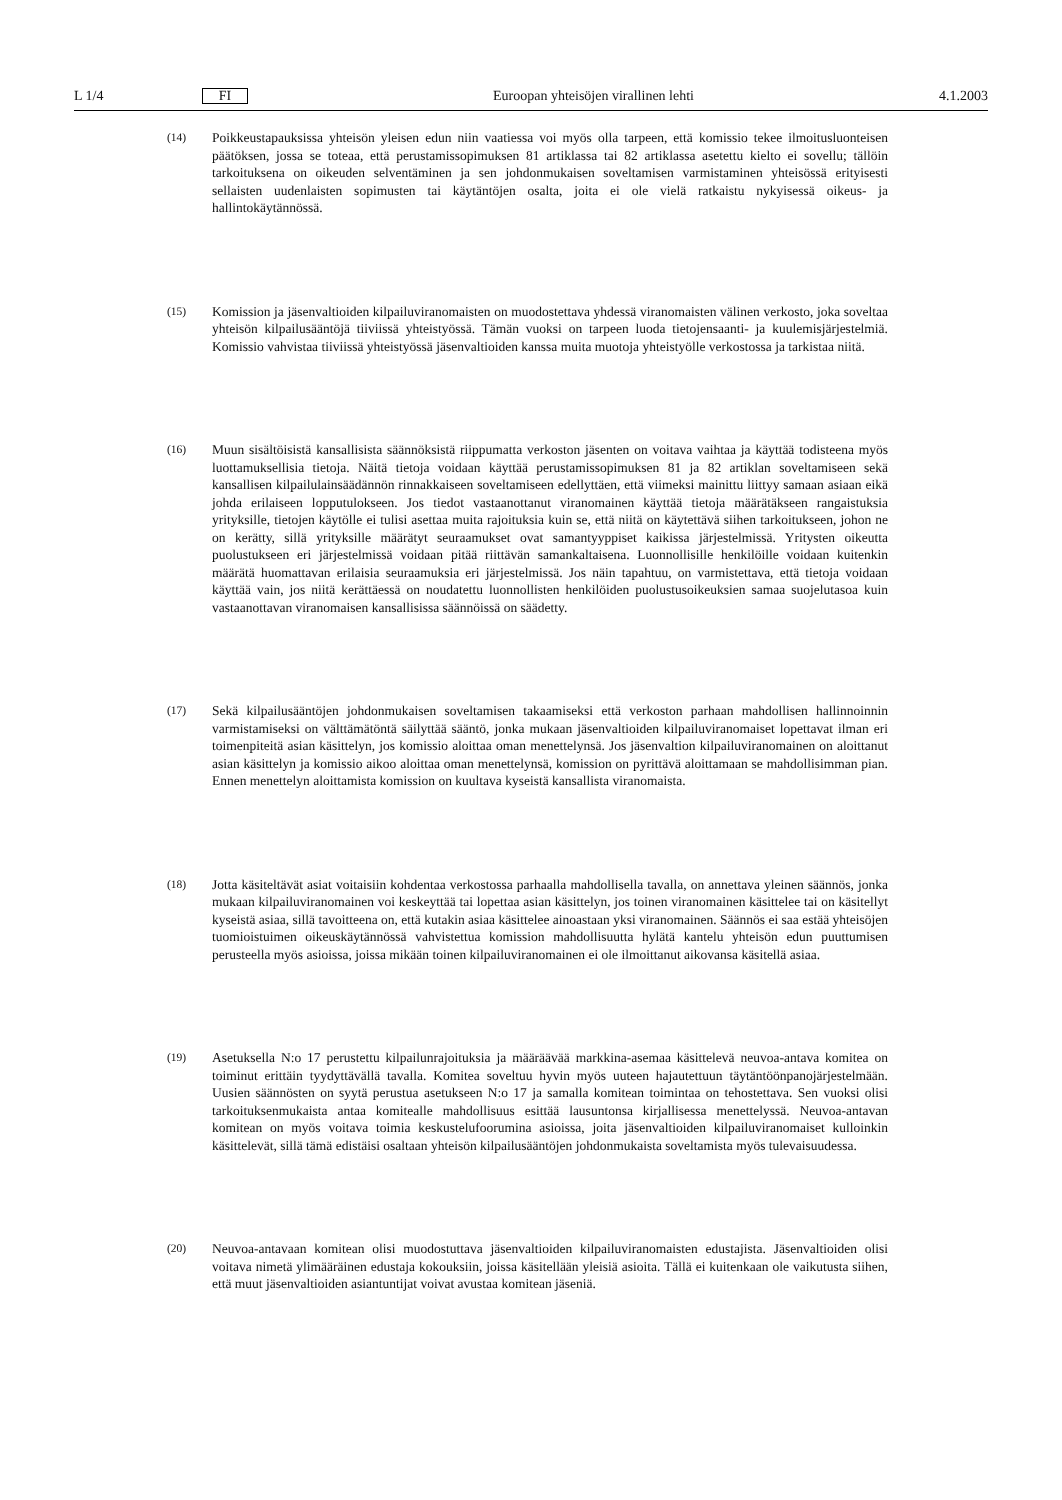L 1/4 FI Euroopan yhteisöjen virallinen lehti 4.1.2003
(14) Poikkeustapauksissa yhteisön yleisen edun niin vaatiessa voi myös olla tarpeen, että komissio tekee ilmoitusluonteisen päätöksen, jossa se toteaa, että perustamissopimuksen 81 artiklassa tai 82 artiklassa asetettu kielto ei sovellu; tällöin tarkoituksena on oikeuden selventäminen ja sen johdonmukaisen soveltamisen varmistaminen yhteisössä erityisesti sellaisten uudenlaisten sopimusten tai käytäntöjen osalta, joita ei ole vielä ratkaistu nykyisessä oikeus- ja hallintokäytännössä.
(15) Komission ja jäsenvaltioiden kilpailuviranomaisten on muodostettava yhdessä viranomaisten välinen verkosto, joka soveltaa yhteisön kilpailusääntöjä tiiviissä yhteistyössä. Tämän vuoksi on tarpeen luoda tietojensaanti- ja kuulemisjärjestelmiä. Komissio vahvistaa tiiviissä yhteistyössä jäsenvaltioiden kanssa muita muotoja yhteistyölle verkostossa ja tarkistaa niitä.
(16) Muun sisältöisistä kansallisista säännöksistä riippumatta verkoston jäsenten on voitava vaihtaa ja käyttää todisteena myös luottamuksellisia tietoja. Näitä tietoja voidaan käyttää perustamissopimuksen 81 ja 82 artiklan soveltamiseen sekä kansallisen kilpailulainsäädännön rinnakkaiseen soveltamiseen edellyttäen, että viimeksi mainittu liittyy samaan asiaan eikä johda erilaiseen lopputulokseen. Jos tiedot vastaanottanut viranomainen käyttää tietoja määrätäkseen rangaistuksia yrityksille, tietojen käytölle ei tulisi asettaa muita rajoituksia kuin se, että niitä on käytettävä siihen tarkoitukseen, johon ne on kerätty, sillä yrityksille määrätyt seuraamukset ovat samantyyppiset kaikissa järjestelmissä. Yritysten oikeutta puolustukseen eri järjestelmissä voidaan pitää riittävän samankaltaisena. Luonnollisille henkilöille voidaan kuitenkin määrätä huomattavan erilaisia seuraamuksia eri järjestelmissä. Jos näin tapahtuu, on varmistettava, että tietoja voidaan käyttää vain, jos niitä kerättäessä on noudatettu luonnollisten henkilöiden puolustusoikeuksien samaa suojelutasoa kuin vastaanottavan viranomaisen kansallisissa säännöissä on säädetty.
(17) Sekä kilpailusääntöjen johdonmukaisen soveltamisen takaamiseksi että verkoston parhaan mahdollisen hallinnoinnin varmistamiseksi on välttämätöntä säilyttää sääntö, jonka mukaan jäsenvaltioiden kilpailuviranomaiset lopettavat ilman eri toimenpiteitä asian käsittelyn, jos komissio aloittaa oman menettelynsä. Jos jäsenvaltion kilpailuviranomainen on aloittanut asian käsittelyn ja komissio aikoo aloittaa oman menettelynsä, komission on pyrittävä aloittamaan se mahdollisimman pian. Ennen menettelyn aloittamista komission on kuultava kyseistä kansallista viranomaista.
(18) Jotta käsiteltävät asiat voitaisiin kohdentaa verkostossa parhaalla mahdollisella tavalla, on annettava yleinen säännös, jonka mukaan kilpailuviranomainen voi keskeyttää tai lopettaa asian käsittelyn, jos toinen viranomainen käsittelee tai on käsitellyt kyseistä asiaa, sillä tavoitteena on, että kutakin asiaa käsittelee ainoastaan yksi viranomainen. Säännös ei saa estää yhteisöjen tuomioistuimen oikeuskäytännössä vahvistettua komission mahdollisuutta hylätä kantelu yhteisön edun puuttumisen perusteella myös asioissa, joissa mikään toinen kilpailuviranomainen ei ole ilmoittanut aikovansa käsitellä asiaa.
(19) Asetuksella N:o 17 perustettu kilpailunrajoituksia ja määräävää markkina-asemaa käsittelevä neuvoa-antava komitea on toiminut erittäin tyydyttävällä tavalla. Komitea soveltuu hyvin myös uuteen hajautettuun täytäntöönpanojärjestelmään. Uusien säännösten on syytä perustua asetukseen N:o 17 ja samalla komitean toimintaa on tehostettava. Sen vuoksi olisi tarkoituksenmukaista antaa komitealle mahdollisuus esittää lausuntonsa kirjallisessa menettelyssä. Neuvoa-antavan komitean on myös voitava toimia keskustelufoorumina asioissa, joita jäsenvaltioiden kilpailuviranomaiset kulloinkin käsittelevät, sillä tämä edistäisi osaltaan yhteisön kilpailusääntöjen johdonmukaista soveltamista myös tulevaisuudessa.
(20) Neuvoa-antavaan komitean olisi muodostuttava jäsenvaltioiden kilpailuviranomaisten edustajista. Jäsenvaltioiden olisi voitava nimetä ylimääräinen edustaja kokouksiin, joissa käsitellään yleisiä asioita. Tällä ei kuitenkaan ole vaikutusta siihen, että muut jäsenvaltioiden asiantuntijat voivat avustaa komitean jäseniä.